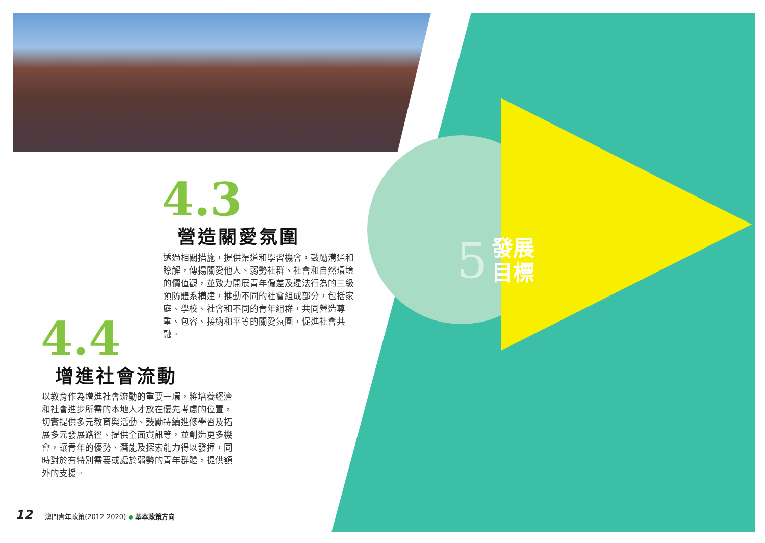4.3
營造關愛氛圍
透過相關措施，提供渠道和學習機會，鼓勵溝通和瞭解，傳揚關愛他人、弱勢社群、社會和自然環境的價值觀，並致力開展青年偏差及違法行為的三級預防體系構建，推動不同的社會組成部分，包括家庭、學校、社會和不同的青年組群，共同營造尊重、包容、接納和平等的關愛氛圍，促進社會共融。
4.4
增進社會流動
以教育作為增進社會流動的重要一環，將培養經濟和社會進步所需的本地人才放在優先考慮的位置，切實提供多元教育與活動、鼓勵持續進修學習及拓展多元發展路徑、提供全面資訊等，並創造更多機會，讓青年的優勢、潛能及探索能力得以發揮，同時對於有特別需要或處於弱勢的青年群體，提供額外的支援。
5 發展
目標
12 澳門青年政策(2012-2020) ◆ 基本政策方向